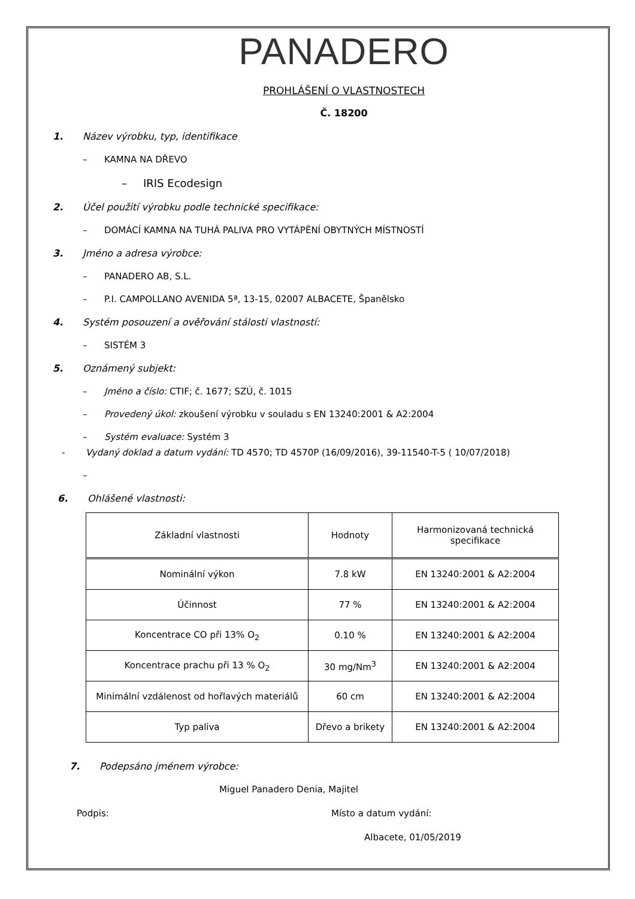PANADERO
PROHLÁŠENÍ O VLASTNOSTECH
Č. 18200
1. Název výrobku, typ, identifikace
– KAMNA NA DŘEVO
– IRIS Ecodesign
2. Účel použití výrobku podle technické specifikace:
– DOMÁCÍ KAMNA NA TUHÁ PALIVA PRO VYTÁPĚNÍ OBYTNÝCH MÍSTNOSTÍ
3. Jméno a adresa výrobce:
– PANADERO AB, S.L.
– P.I. CAMPOLLANO AVENIDA 5ª, 13-15, 02007 ALBACETE, Španělsko
4. Systém posouzení a ověřování stálosti vlastností:
– SISTÉM 3
5. Oznámený subjekt:
– Jméno a číslo: CTIF; č. 1677; SZÚ, č. 1015
– Provedený úkol: zkoušení výrobku v souladu s EN 13240:2001 & A2:2004
– Systém evaluace: Systém 3
- Vydaný doklad a datum vydání: TD 4570; TD 4570P (16/09/2016), 39-11540-T-5 ( 10/07/2018)
–
6. Ohlášené vlastnosti:
| Základní vlastnosti | Hodnoty | Harmonizovaná technická specifikace |
| --- | --- | --- |
| Nominální výkon | 7.8 kW | EN 13240:2001 & A2:2004 |
| Účinnost | 77 % | EN 13240:2001 & A2:2004 |
| Koncentrace CO při 13% O<sub>2</sub> | 0.10 % | EN 13240:2001 & A2:2004 |
| Koncentrace prachu při 13 % O<sub>2</sub> | 30 mg/Nm<sup>3</sup> | EN 13240:2001 & A2:2004 |
| Minimální vzdálenost od hořlavých materiálů | 60 cm | EN 13240:2001 & A2:2004 |
| Typ paliva | Dřevo a brikety | EN 13240:2001 & A2:2004 |
7. Podepsáno jménem výrobce:
Miguel Panadero Denia, Majitel
Podpis: Místo a datum vydání:
Albacete, 01/05/2019